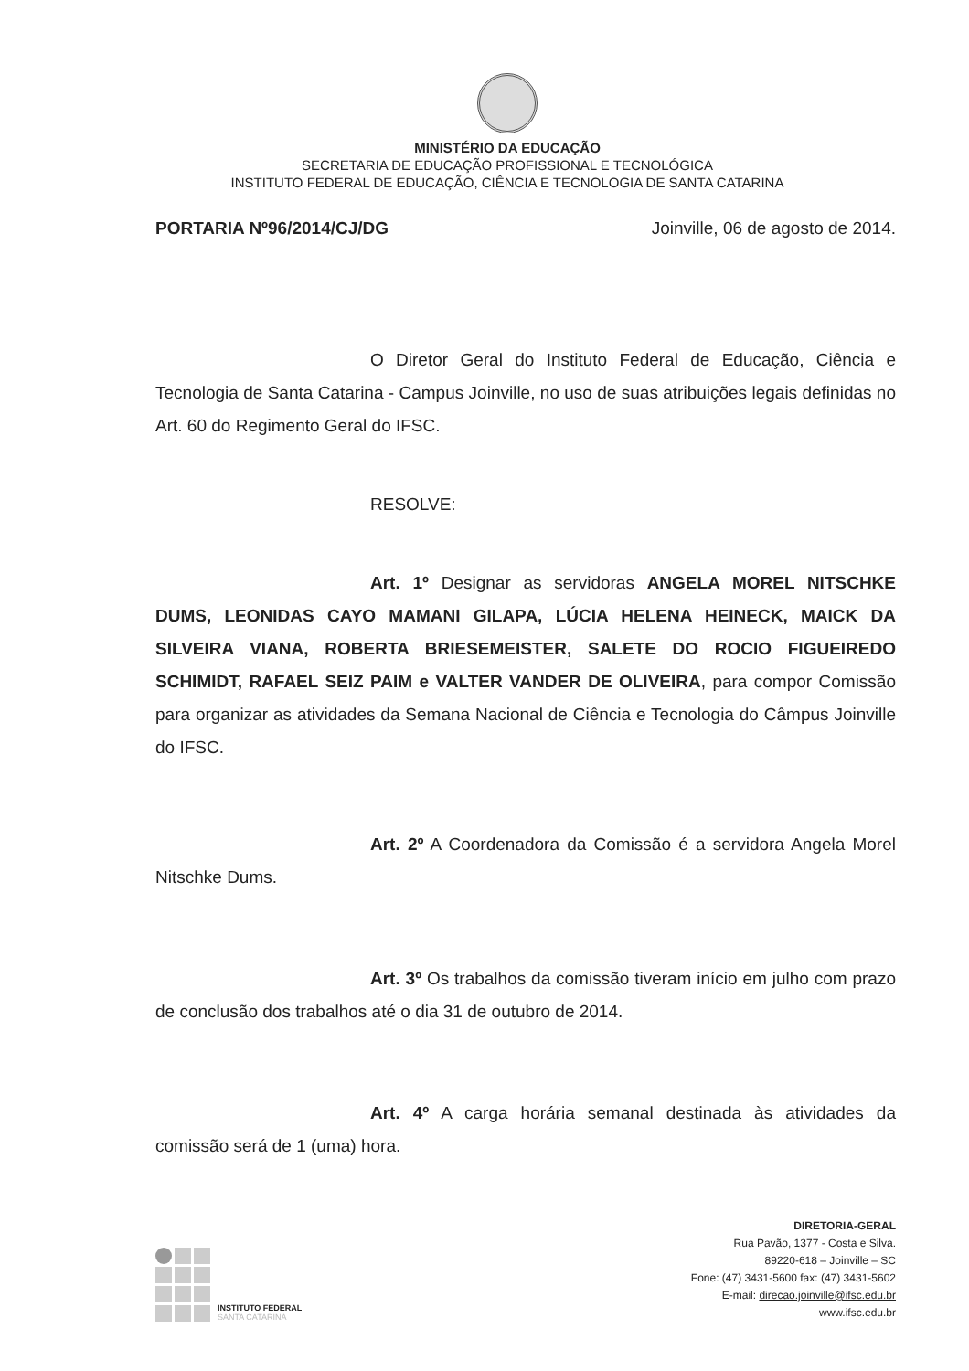MINISTÉRIO DA EDUCAÇÃO
SECRETARIA DE EDUCAÇÃO PROFISSIONAL E TECNOLÓGICA
INSTITUTO FEDERAL DE EDUCAÇÃO, CIÊNCIA E TECNOLOGIA DE SANTA CATARINA
PORTARIA Nº96/2014/CJ/DG Joinville, 06 de agosto de 2014.
O Diretor Geral do Instituto Federal de Educação, Ciência e Tecnologia de Santa Catarina - Campus Joinville, no uso de suas atribuições legais definidas no Art. 60 do Regimento Geral do IFSC.
RESOLVE:
Art. 1º Designar as servidoras ANGELA MOREL NITSCHKE DUMS, LEONIDAS CAYO MAMANI GILAPA, LÚCIA HELENA HEINECK, MAICK DA SILVEIRA VIANA, ROBERTA BRIESEMEISTER, SALETE DO ROCIO FIGUEIREDO SCHIMIDT, RAFAEL SEIZ PAIM e VALTER VANDER DE OLIVEIRA, para compor Comissão para organizar as atividades da Semana Nacional de Ciência e Tecnologia do Câmpus Joinville do IFSC.
Art. 2º A Coordenadora da Comissão é a servidora Angela Morel Nitschke Dums.
Art. 3º Os trabalhos da comissão tiveram início em julho com prazo de conclusão dos trabalhos até o dia 31 de outubro de 2014.
Art. 4º A carga horária semanal destinada às atividades da comissão será de 1 (uma) hora.
INSTITUTO FEDERAL
SANTA CATARINA
DIRETORIA-GERAL
Rua Pavão, 1377 - Costa e Silva.
89220-618 – Joinville – SC
Fone: (47) 3431-5600 fax: (47) 3431-5602
E-mail: direcao.joinville@ifsc.edu.br
www.ifsc.edu.br